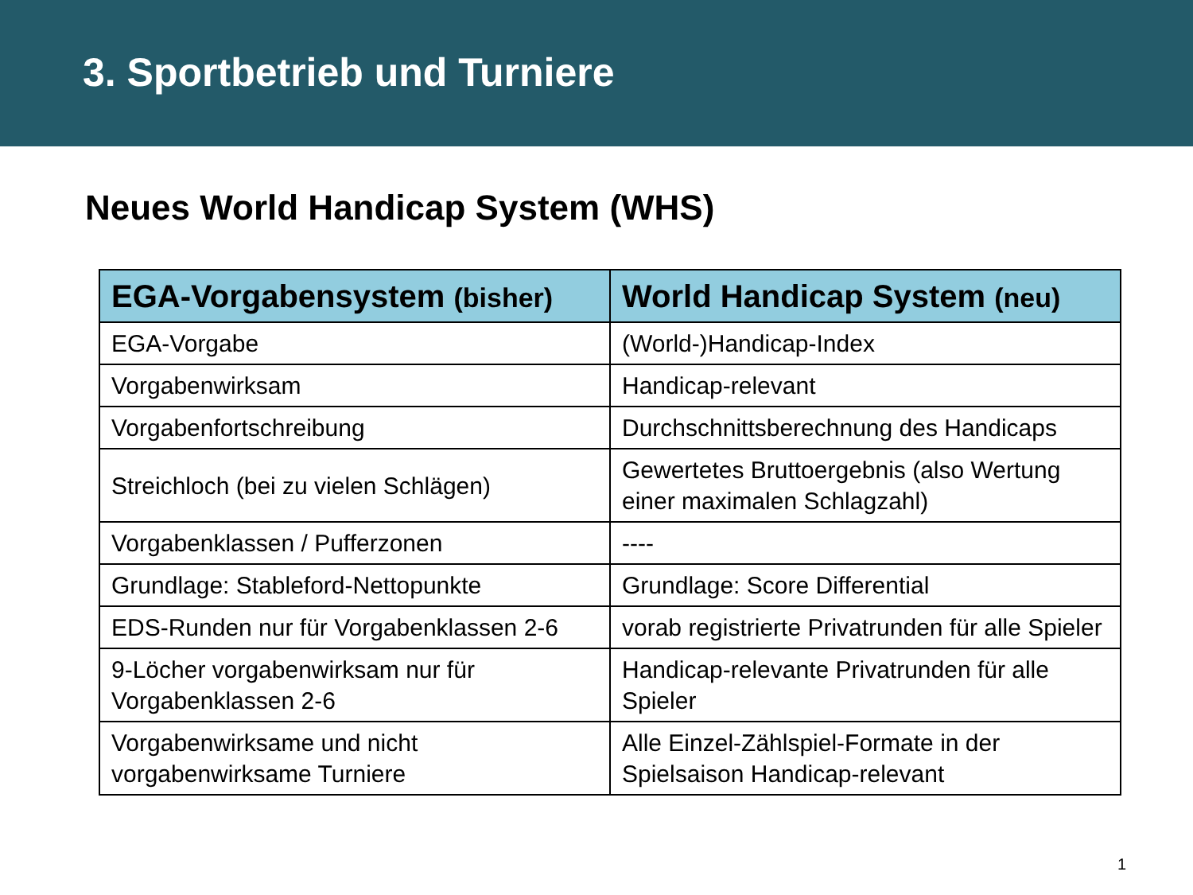3. Sportbetrieb und Turniere
Neues World Handicap System (WHS)
| EGA-Vorgabensystem (bisher) | World Handicap System (neu) |
| --- | --- |
| EGA-Vorgabe | (World-)Handicap-Index |
| Vorgabenwirksam | Handicap-relevant |
| Vorgabenfortschreibung | Durchschnittsberechnung des Handicaps |
| Streichloch (bei zu vielen Schlägen) | Gewertetes Bruttoergebnis (also Wertung einer maximalen Schlagzahl) |
| Vorgabenklassen / Pufferzonen | ---- |
| Grundlage: Stableford-Nettopunkte | Grundlage: Score Differential |
| EDS-Runden nur für Vorgabenklassen 2-6 | vorab registrierte Privatrunden für alle Spieler |
| 9-Löcher vorgabenwirksam nur für Vorgabenklassen 2-6 | Handicap-relevante Privatrunden für alle Spieler |
| Vorgabenwirksame und nicht vorgabenwirksame Turniere | Alle Einzel-Zählspiel-Formate in der Spielsaison Handicap-relevant |
1